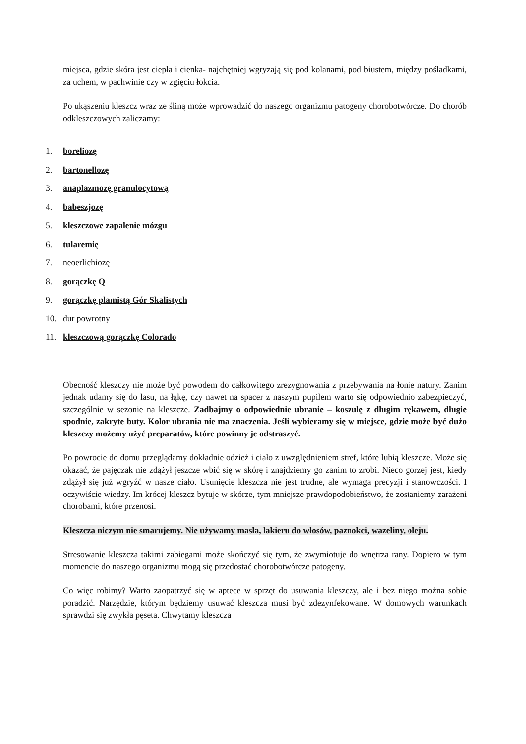miejsca, gdzie skóra jest ciepła i cienka- najchętniej wgryzają się pod kolanami, pod biustem, między pośladkami, za uchem, w pachwinie czy w zgięciu łokcia.
Po ukąszeniu kleszcz wraz ze śliną może wprowadzić do naszego organizmu patogeny chorobotwórcze. Do chorób odkleszczowych zaliczamy:
1. boreliozę
2. bartonellozę
3. anaplazmozę granulocytową
4. babeszjozę
5. kleszczowe zapalenie mózgu
6. tularemię
7. neoerlichiozę
8. gorączkę Q
9. gorączkę plamistą Gór Skalistych
10. dur powrotny
11. kleszczową gorączkę Colorado
Obecność kleszczy nie może być powodem do całkowitego zrezygnowania z przebywania na łonie natury. Zanim jednak udamy się do lasu, na łąkę, czy nawet na spacer z naszym pupilem warto się odpowiednio zabezpieczyć, szczególnie w sezonie na kleszcze. Zadbajmy o odpowiednie ubranie – koszulę z długim rękawem, długie spodnie, zakryte buty. Kolor ubrania nie ma znaczenia. Jeśli wybieramy się w miejsce, gdzie może być dużo kleszczy możemy użyć preparatów, które powinny je odstraszyć.
Po powrocie do domu przeglądamy dokładnie odzież i ciało z uwzględnieniem stref, które lubią kleszcze. Może się okazać, że pajęczak nie zdążył jeszcze wbić się w skórę i znajdziemy go zanim to zrobi. Nieco gorzej jest, kiedy zdążył się już wgryźć w nasze ciało. Usunięcie kleszcza nie jest trudne, ale wymaga precyzji i stanowczości. I oczywiście wiedzy. Im krócej kleszcz bytuje w skórze, tym mniejsze prawdopodobieństwo, że zostaniemy zarażeni chorobami, które przenosi.
Kleszcza niczym nie smarujemy. Nie używamy masła, lakieru do włosów, paznokci, wazeliny, oleju.
Stresowanie kleszcza takimi zabiegami może skończyć się tym, że zwymiotuje do wnętrza rany. Dopiero w tym momencie do naszego organizmu mogą się przedostać chorobotwórcze patogeny.
Co więc robimy? Warto zaopatrzyć się w aptece w sprzęt do usuwania kleszczy, ale i bez niego można sobie poradzić. Narzędzie, którym będziemy usuwać kleszcza musi być zdezynfekowane. W domowych warunkach sprawdzi się zwykła pęseta. Chwytamy kleszcza